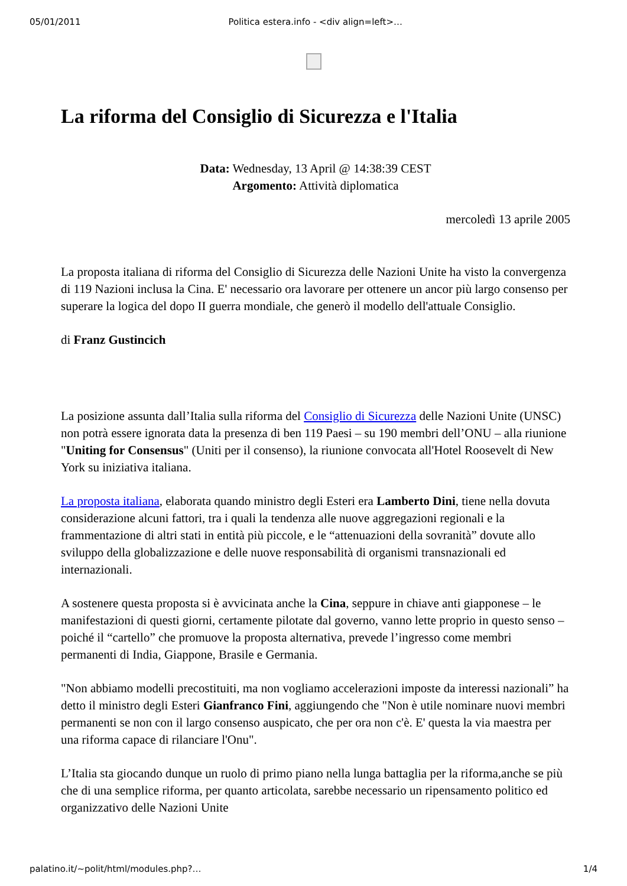05/01/2011 Politica estera.info - <div align=left>…
La riforma del Consiglio di Sicurezza e l'Italia
Data: Wednesday, 13 April @ 14:38:39 CEST
Argomento: Attività diplomatica
mercoledì 13 aprile 2005
La proposta italiana di riforma del Consiglio di Sicurezza delle Nazioni Unite ha visto la convergenza di 119 Nazioni inclusa la Cina. E' necessario ora lavorare per ottenere un ancor più largo consenso per superare la logica del dopo II guerra mondiale, che generò il modello dell'attuale Consiglio.
di Franz Gustincich
La posizione assunta dall’Italia sulla riforma del Consiglio di Sicurezza delle Nazioni Unite (UNSC) non potrà essere ignorata data la presenza di ben 119 Paesi – su 190 membri dell’ONU – alla riunione "Uniting for Consensus" (Uniti per il consenso), la riunione convocata all'Hotel Roosevelt di New York su iniziativa italiana.
La proposta italiana, elaborata quando ministro degli Esteri era Lamberto Dini, tiene nella dovuta considerazione alcuni fattori, tra i quali la tendenza alle nuove aggregazioni regionali e la frammentazione di altri stati in entità più piccole, e le “attenuazioni della sovranità” dovute allo sviluppo della globalizzazione e delle nuove responsabilità di organismi transnazionali ed internazionali.
A sostenere questa proposta si è avvicinata anche la Cina, seppure in chiave anti giapponese – le manifestazioni di questi giorni, certamente pilotate dal governo, vanno lette proprio in questo senso – poiché il “cartello” che promuove la proposta alternativa, prevede l’ingresso come membri permanenti di India, Giappone, Brasile e Germania.
"Non abbiamo modelli precostituiti, ma non vogliamo accelerazioni imposte da interessi nazionali” ha detto il ministro degli Esteri Gianfranco Fini, aggiungendo che "Non è utile nominare nuovi membri permanenti se non con il largo consenso auspicato, che per ora non c'è. E' questa la via maestra per una riforma capace di rilanciare l'Onu".
L’Italia sta giocando dunque un ruolo di primo piano nella lunga battaglia per la riforma,anche se più che di una semplice riforma, per quanto articolata, sarebbe necessario un ripensamento politico ed organizzativo delle Nazioni Unite
palatino.it/~polit/html/modules.php?… 1/4